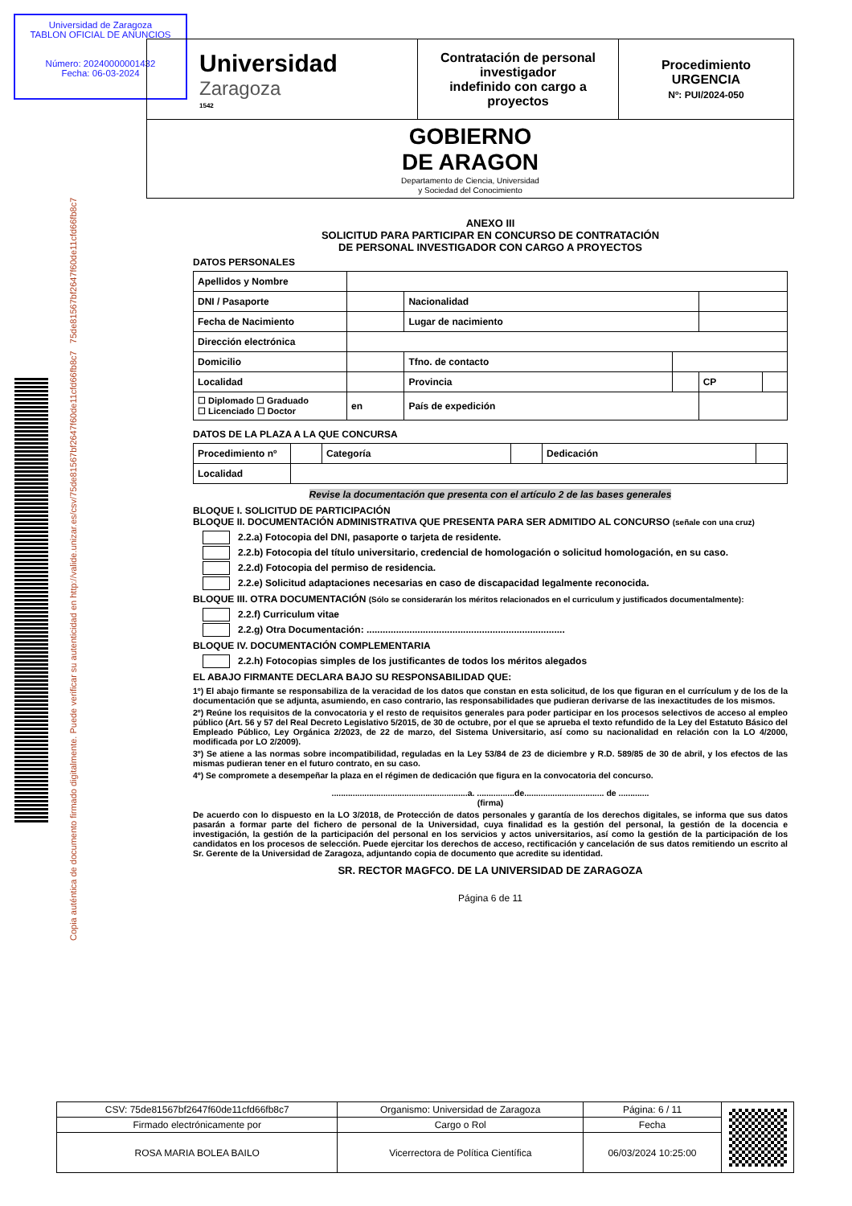Universidad de Zaragoza
TABLON OFICIAL DE ANUNCIOS
Número: 20240000001432
Fecha: 06-03-2024
Copia auténtica de documento firmado digitalmente. Puede verificar su autenticidad en http://valide.unizar.es/csv/75de81567bf2647f60de11cfd66fb8c7 75de81567bf2647f60de11cfd66fb8c7
| Universidad Zaragoza 1542 | Contratación de personal investigador indefinido con cargo a proyectos | Procedimiento URGENCIA Nº: PUI/2024-050 |
| GOBIERNO DE ARAGON Departamento de Ciencia, Universidad y Sociedad del Conocimiento | | |
ANEXO III
SOLICITUD PARA PARTICIPAR EN CONCURSO DE CONTRATACIÓN
DE PERSONAL INVESTIGADOR CON CARGO A PROYECTOS
DATOS PERSONALES
| Apellidos y Nombre | | | | | |
| DNI / Pasaporte | | Nacionalidad | | | |
| Fecha de Nacimiento | | Lugar de nacimiento | | | |
| Dirección electrónica | | | | | |
| Domicilio | | Tfno. de contacto | | | |
| Localidad | | Provincia | | CP | |
| ☐ Diplomado ☐ Graduado ☐ Licenciado ☐ Doctor | en | País de expedición | | | |
DATOS DE LA PLAZA A LA QUE CONCURSA
| Procedimiento nº | | Categoría | | Dedicación | |
| Localidad | | | | | |
Revise la documentación que presenta con el artículo 2 de las bases generales
BLOQUE I. SOLICITUD DE PARTICIPACIÓN
BLOQUE II. DOCUMENTACIÓN ADMINISTRATIVA QUE PRESENTA PARA SER ADMITIDO AL CONCURSO (señale con una cruz)
2.2.a) Fotocopia del DNI, pasaporte o tarjeta de residente.
2.2.b) Fotocopia del título universitario, credencial de homologación o solicitud homologación, en su caso.
2.2.d) Fotocopia del permiso de residencia.
2.2.e) Solicitud adaptaciones necesarias en caso de discapacidad legalmente reconocida.
BLOQUE III. OTRA DOCUMENTACIÓN (Sólo se considerarán los méritos relacionados en el curriculum y justificados documentalmente):
2.2.f) Curriculum vitae
2.2.g) Otra Documentación: ..........................................................................
BLOQUE IV. DOCUMENTACIÓN COMPLEMENTARIA
2.2.h) Fotocopias simples de los justificantes de todos los méritos alegados
EL ABAJO FIRMANTE DECLARA BAJO SU RESPONSABILIDAD QUE:
1º) El abajo firmante se responsabiliza de la veracidad de los datos que constan en esta solicitud, de los que figuran en el currículum y de los de la documentación que se adjunta, asumiendo, en caso contrario, las responsabilidades que pudieran derivarse de las inexactitudes de los mismos.
2º) Reúne los requisitos de la convocatoria y el resto de requisitos generales para poder participar en los procesos selectivos de acceso al empleo público (Art. 56 y 57 del Real Decreto Legislativo 5/2015, de 30 de octubre, por el que se aprueba el texto refundido de la Ley del Estatuto Básico del Empleado Público, Ley Orgánica 2/2023, de 22 de marzo, del Sistema Universitario, así como su nacionalidad en relación con la LO 4/2000, modificada por LO 2/2009).
3º) Se atiene a las normas sobre incompatibilidad, reguladas en la Ley 53/84 de 23 de diciembre y R.D. 589/85 de 30 de abril, y los efectos de las mismas pudieran tener en el futuro contrato, en su caso.
4º) Se compromete a desempeñar la plaza en el régimen de dedicación que figura en la convocatoria del concurso.
..........................................................a. ................de.................................. de .............
(firma)
De acuerdo con lo dispuesto en la LO 3/2018, de Protección de datos personales y garantía de los derechos digitales, se informa que sus datos pasarán a formar parte del fichero de personal de la Universidad, cuya finalidad es la gestión del personal, la gestión de la docencia e investigación, la gestión de la participación del personal en los servicios y actos universitarios, así como la gestión de la participación de los candidatos en los procesos de selección. Puede ejercitar los derechos de acceso, rectificación y cancelación de sus datos remitiendo un escrito al Sr. Gerente de la Universidad de Zaragoza, adjuntando copia de documento que acredite su identidad.
SR. RECTOR MAGFCO. DE LA UNIVERSIDAD DE ZARAGOZA
Página 6 de 11
| CSV: 75de81567bf2647f60de11cfd66fb8c7 | Organismo: Universidad de Zaragoza | Página: 6 / 11 | |
| Firmado electrónicamente por | Cargo o Rol | Fecha | |
| ROSA MARIA BOLEA BAILO | Vicerrectora de Política Científica | 06/03/2024 10:25:00 | |